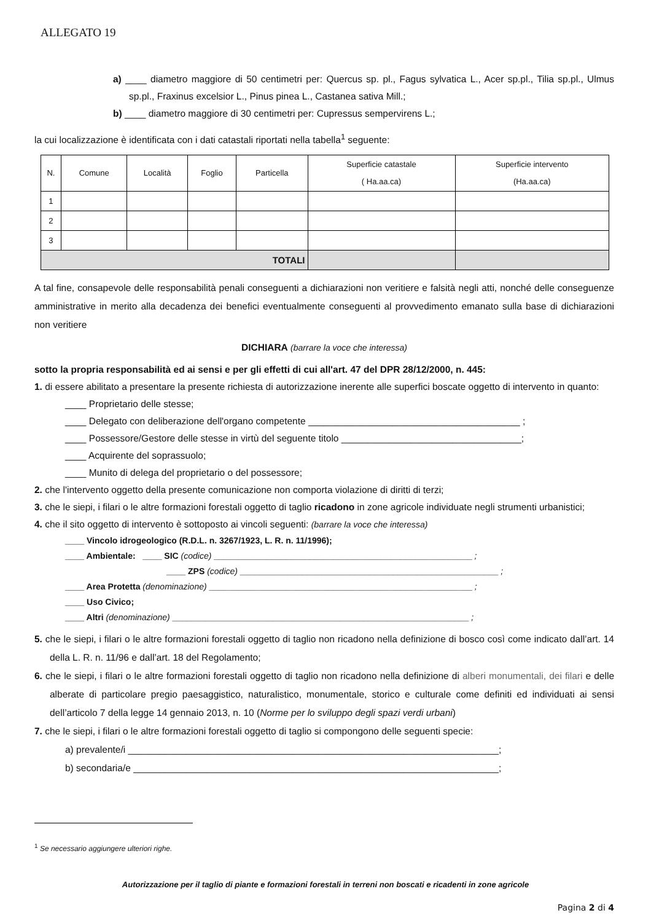ALLEGATO 19
a) ____ diametro maggiore di 50 centimetri per: Quercus sp. pl., Fagus sylvatica L., Acer sp.pl., Tilia sp.pl., Ulmus sp.pl., Fraxinus excelsior L., Pinus pinea L., Castanea sativa Mill.;
b) ____ diametro maggiore di 30 centimetri per: Cupressus sempervirens L.;
la cui localizzazione è identificata con i dati catastali riportati nella tabella<sup>1</sup> seguente:
| N. | Comune | Località | Foglio | Particella | Superficie catastale ( Ha.aa.ca) | Superficie intervento (Ha.aa.ca) |
| --- | --- | --- | --- | --- | --- | --- |
| 1 | | | | | | |
| 2 | | | | | | |
| 3 | | | | | | |
| TOTALI | | | | | | |
A tal fine, consapevole delle responsabilità penali conseguenti a dichiarazioni non veritiere e falsità negli atti, nonché delle conseguenze amministrative in merito alla decadenza dei benefici eventualmente conseguenti al provvedimento emanato sulla base di dichiarazioni non veritiere
DICHIARA (barrare la voce che interessa)
sotto la propria responsabilità ed ai sensi e per gli effetti di cui all'art. 47 del DPR 28/12/2000, n. 445:
1. di essere abilitato a presentare la presente richiesta di autorizzazione inerente alle superfici boscate oggetto di intervento in quanto:
____ Proprietario delle stesse;
____ Delegato con deliberazione dell'organo competente ________________________________________ ;
____ Possessore/Gestore delle stesse in virtù del seguente titolo __________________________________;
____ Acquirente del soprassuolo;
____ Munito di delega del proprietario o del possessore;
2. che l'intervento oggetto della presente comunicazione non comporta violazione di diritti di terzi;
3. che le siepi, i filari o le altre formazioni forestali oggetto di taglio ricadono in zone agricole individuate negli strumenti urbanistici;
4. che il sito oggetto di intervento è sottoposto ai vincoli seguenti: (barrare la voce che interessa)
____ Vincolo idrogeologico (R.D.L. n. 3267/1923, L. R. n. 11/1996);
____ Ambientale: ____ SIC (codice) ______________________________________________________ ;
____ ZPS (codice) ______________________________________________________ ;
____ Area Protetta (denominazione) _______________________________________________________ ;
____ Uso Civico;
____ Altri (denominazione) ______________________________________________________________ ;
5. che le siepi, i filari o le altre formazioni forestali oggetto di taglio non ricadono nella definizione di bosco così come indicato dall’art. 14 della L. R. n. 11/96 e dall’art. 18 del Regolamento;
6. che le siepi, i filari o le altre formazioni forestali oggetto di taglio non ricadono nella definizione di alberi monumentali, dei filari e delle alberate di particolare pregio paesaggistico, naturalistico, monumentale, storico e culturale come definiti ed individuati ai sensi dell’articolo 7 della legge 14 gennaio 2013, n. 10 (Norme per lo sviluppo degli spazi verdi urbani)
7. che le siepi, i filari o le altre formazioni forestali oggetto di taglio si compongono delle seguenti specie:
a) prevalente/i ______________________________________________________________________;
b) secondaria/e _____________________________________________________________________;
<sup>1</sup> Se necessario aggiungere ulteriori righe.
Autorizzazione per il taglio di piante e formazioni forestali in terreni non boscati e ricadenti in zone agricole
Pagina 2 di 4